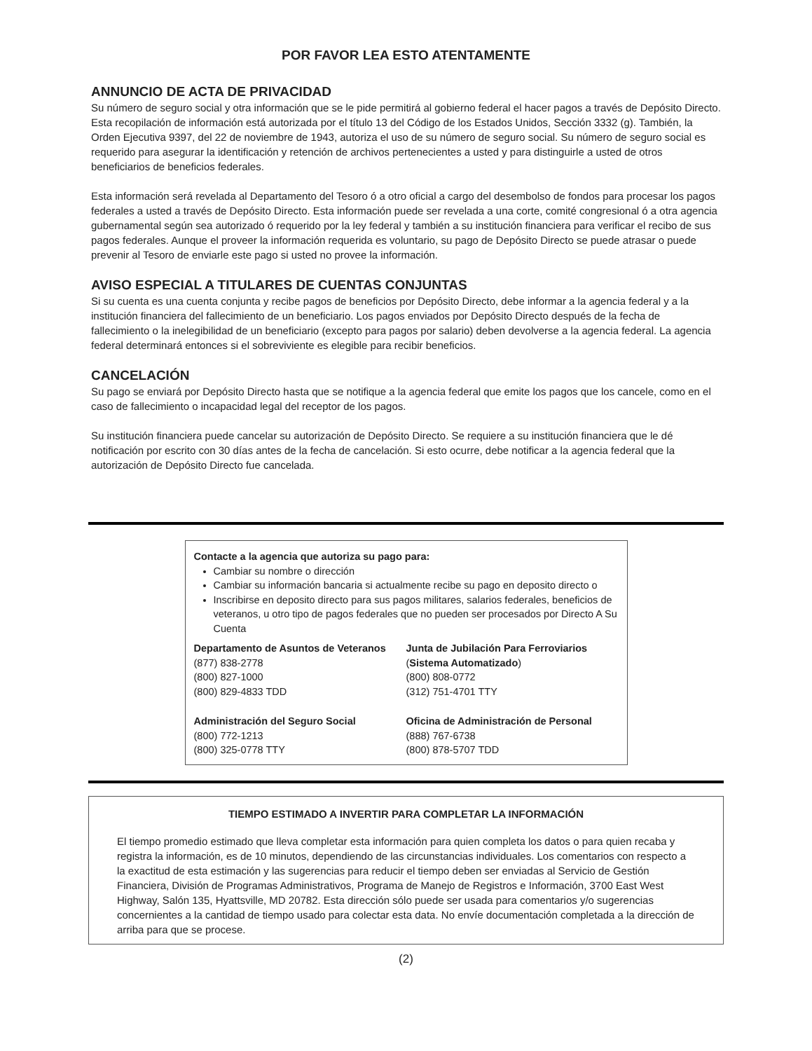POR FAVOR LEA ESTO ATENTAMENTE
ANNUNCIO DE ACTA DE PRIVACIDAD
Su número de seguro social y otra información que se le pide permitirá al gobierno federal el hacer pagos a través de Depósito Directo. Esta recopilación de información está autorizada por el título 13 del Código de los Estados Unidos, Sección 3332 (g). También, la Orden Ejecutiva 9397, del 22 de noviembre de 1943, autoriza el uso de su número de seguro social. Su número de seguro social es requerido para asegurar la identificación y retención de archivos pertenecientes a usted y para distinguirle a usted de otros beneficiarios de beneficios federales.
Esta información será revelada al Departamento del Tesoro ó a otro oficial a cargo del desembolso de fondos para procesar los pagos federales a usted a través de Depósito Directo. Esta información puede ser revelada a una corte, comité congresional ó a otra agencia gubernamental según sea autorizado ó requerido por la ley federal y también a su institución financiera para verificar el recibo de sus pagos federales. Aunque el proveer la información requerida es voluntario, su pago de Depósito Directo se puede atrasar o puede prevenir al Tesoro de enviarle este pago si usted no provee la información.
AVISO ESPECIAL A TITULARES DE CUENTAS CONJUNTAS
Si su cuenta es una cuenta conjunta y recibe pagos de beneficios por Depósito Directo, debe informar a la agencia federal y a la institución financiera del fallecimiento de un beneficiario. Los pagos enviados por Depósito Directo después de la fecha de fallecimiento o la inelegibilidad de un beneficiario (excepto para pagos por salario) deben devolverse a la agencia federal. La agencia federal determinará entonces si el sobreviviente es elegible para recibir beneficios.
CANCELACIÓN
Su pago se enviará por Depósito Directo hasta que se notifique a la agencia federal que emite los pagos que los cancele, como en el caso de fallecimiento o incapacidad legal del receptor de los pagos.
Su institución financiera puede cancelar su autorización de Depósito Directo. Se requiere a su institución financiera que le dé notificación por escrito con 30 días antes de la fecha de cancelación. Si esto ocurre, debe notificar a la agencia federal que la autorización de Depósito Directo fue cancelada.
Contacte a la agencia que autoriza su pago para:
Cambiar su nombre o dirección
Cambiar su información bancaria si actualmente recibe su pago en deposito directo o
Inscribirse en deposito directo para sus pagos militares, salarios federales, beneficios de veteranos, u otro tipo de pagos federales que no pueden ser procesados por Directo A Su Cuenta
Departamento de Asuntos de Veteranos
(877) 838-2778
(800) 827-1000
(800) 829-4833 TDD
Junta de Jubilación Para Ferroviarios
(Sistema Automatizado)
(800) 808-0772
(312) 751-4701 TTY
Administración del Seguro Social
(800) 772-1213
(800) 325-0778 TTY
Oficina de Administración de Personal
(888) 767-6738
(800) 878-5707 TDD
TIEMPO ESTIMADO A INVERTIR PARA COMPLETAR LA INFORMACIÓN
El tiempo promedio estimado que lleva completar esta información para quien completa los datos o para quien recaba y registra la información, es de 10 minutos, dependiendo de las circunstancias individuales. Los comentarios con respecto a la exactitud de esta estimación y las sugerencias para reducir el tiempo deben ser enviadas al Servicio de Gestión Financiera, División de Programas Administrativos, Programa de Manejo de Registros e Información, 3700 East West Highway, Salón 135, Hyattsville, MD 20782. Esta dirección sólo puede ser usada para comentarios y/o sugerencias concernientes a la cantidad de tiempo usado para colectar esta data. No envíe documentación completada a la dirección de arriba para que se procese.
(2)